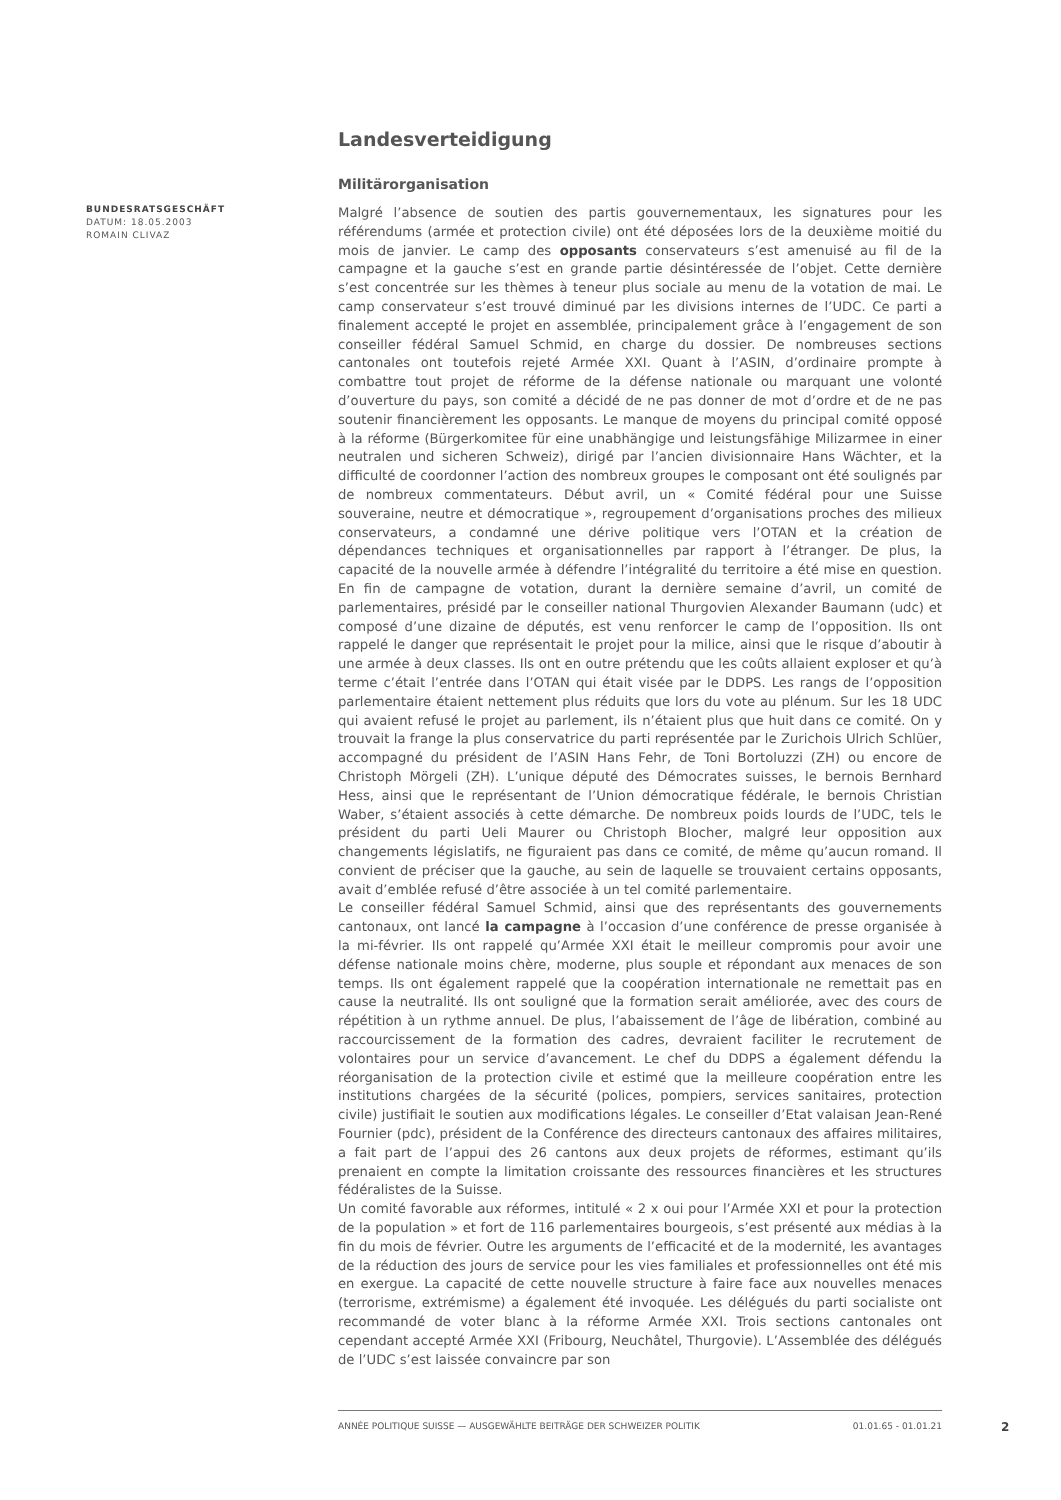Landesverteidigung
Militärorganisation
Malgré l’absence de soutien des partis gouvernementaux, les signatures pour les référendums (armée et protection civile) ont été déposées lors de la deuxième moitié du mois de janvier. Le camp des opposants conservateurs s’est amenuisé au fil de la campagne et la gauche s’est en grande partie désintéressée de l’objet. Cette dernière s’est concentrée sur les thèmes à teneur plus sociale au menu de la votation de mai. Le camp conservateur s’est trouvé diminué par les divisions internes de l’UDC. Ce parti a finalement accepté le projet en assemblée, principalement grâce à l’engagement de son conseiller fédéral Samuel Schmid, en charge du dossier. De nombreuses sections cantonales ont toutefois rejeté Armée XXI. Quant à l’ASIN, d’ordinaire prompte à combattre tout projet de réforme de la défense nationale ou marquant une volonté d’ouverture du pays, son comité a décidé de ne pas donner de mot d’ordre et de ne pas soutenir financièrement les opposants. Le manque de moyens du principal comité opposé à la réforme (Bürgerkomitee für eine unabhängige und leistungsfähige Milizarmee in einer neutralen und sicheren Schweiz), dirigé par l’ancien divisionnaire Hans Wächter, et la difficulté de coordonner l’action des nombreux groupes le composant ont été soulignés par de nombreux commentateurs. Début avril, un « Comité fédéral pour une Suisse souveraine, neutre et démocratique », regroupement d’organisations proches des milieux conservateurs, a condamné une dérive politique vers l’OTAN et la création de dépendances techniques et organisationnelles par rapport à l’étranger. De plus, la capacité de la nouvelle armée à défendre l’intégralité du territoire a été mise en question. En fin de campagne de votation, durant la dernière semaine d’avril, un comité de parlementaires, présidé par le conseiller national Thurgovien Alexander Baumann (udc) et composé d’une dizaine de députés, est venu renforcer le camp de l’opposition. Ils ont rappelé le danger que représentait le projet pour la milice, ainsi que le risque d’aboutir à une armée à deux classes. Ils ont en outre prétendu que les coûts allaient exploser et qu’à terme c’était l’entrée dans l’OTAN qui était visée par le DDPS. Les rangs de l’opposition parlementaire étaient nettement plus réduits que lors du vote au plénum. Sur les 18 UDC qui avaient refusé le projet au parlement, ils n’étaient plus que huit dans ce comité. On y trouvait la frange la plus conservatrice du parti représentée par le Zurichois Ulrich Schlüer, accompagné du président de l’ASIN Hans Fehr, de Toni Bortoluzzi (ZH) ou encore de Christoph Mörgeli (ZH). L’unique député des Démocrates suisses, le bernois Bernhard Hess, ainsi que le représentant de l’Union démocratique fédérale, le bernois Christian Waber, s’étaient associés à cette démarche. De nombreux poids lourds de l’UDC, tels le président du parti Ueli Maurer ou Christoph Blocher, malgré leur opposition aux changements législatifs, ne figuraient pas dans ce comité, de même qu’aucun romand. Il convient de préciser que la gauche, au sein de laquelle se trouvaient certains opposants, avait d’emblée refusé d’être associée à un tel comité parlementaire.
Le conseiller fédéral Samuel Schmid, ainsi que des représentants des gouvernements cantonaux, ont lancé la campagne à l’occasion d’une conférence de presse organisée à la mi-février. Ils ont rappelé qu’Armée XXI était le meilleur compromis pour avoir une défense nationale moins chère, moderne, plus souple et répondant aux menaces de son temps. Ils ont également rappelé que la coopération internationale ne remettait pas en cause la neutralité. Ils ont souligné que la formation serait améliorée, avec des cours de répétition à un rythme annuel. De plus, l’abaissement de l’âge de libération, combiné au raccourcissement de la formation des cadres, devraient faciliter le recrutement de volontaires pour un service d’avancement. Le chef du DDPS a également défendu la réorganisation de la protection civile et estimé que la meilleure coopération entre les institutions chargées de la sécurité (polices, pompiers, services sanitaires, protection civile) justifiait le soutien aux modifications légales. Le conseiller d’Etat valaisan Jean-René Fournier (pdc), président de la Conférence des directeurs cantonaux des affaires militaires, a fait part de l’appui des 26 cantons aux deux projets de réformes, estimant qu’ils prenaient en compte la limitation croissante des ressources financières et les structures fédéralistes de la Suisse.
Un comité favorable aux réformes, intitulé « 2 x oui pour l’Armée XXI et pour la protection de la population » et fort de 116 parlementaires bourgeois, s’est présenté aux médias à la fin du mois de février. Outre les arguments de l’efficacité et de la modernité, les avantages de la réduction des jours de service pour les vies familiales et professionnelles ont été mis en exergue. La capacité de cette nouvelle structure à faire face aux nouvelles menaces (terrorisme, extrémisme) a également été invoquée. Les délégués du parti socialiste ont recommandé de voter blanc à la réforme Armée XXI. Trois sections cantonales ont cependant accepté Armée XXI (Fribourg, Neuchâtel, Thurgovie). L’Assemblée des délégués de l’UDC s’est laissée convaincre par son
BUNDESRATSGESCHÄFT
DATUM: 18.05.2003
ROMAIN CLIVAZ
ANNÉE POLITIQUE SUISSE — AUSGEWÄHLTE BEITRÄGE DER SCHWEIZER POLITIK 01.01.65 - 01.01.21
2